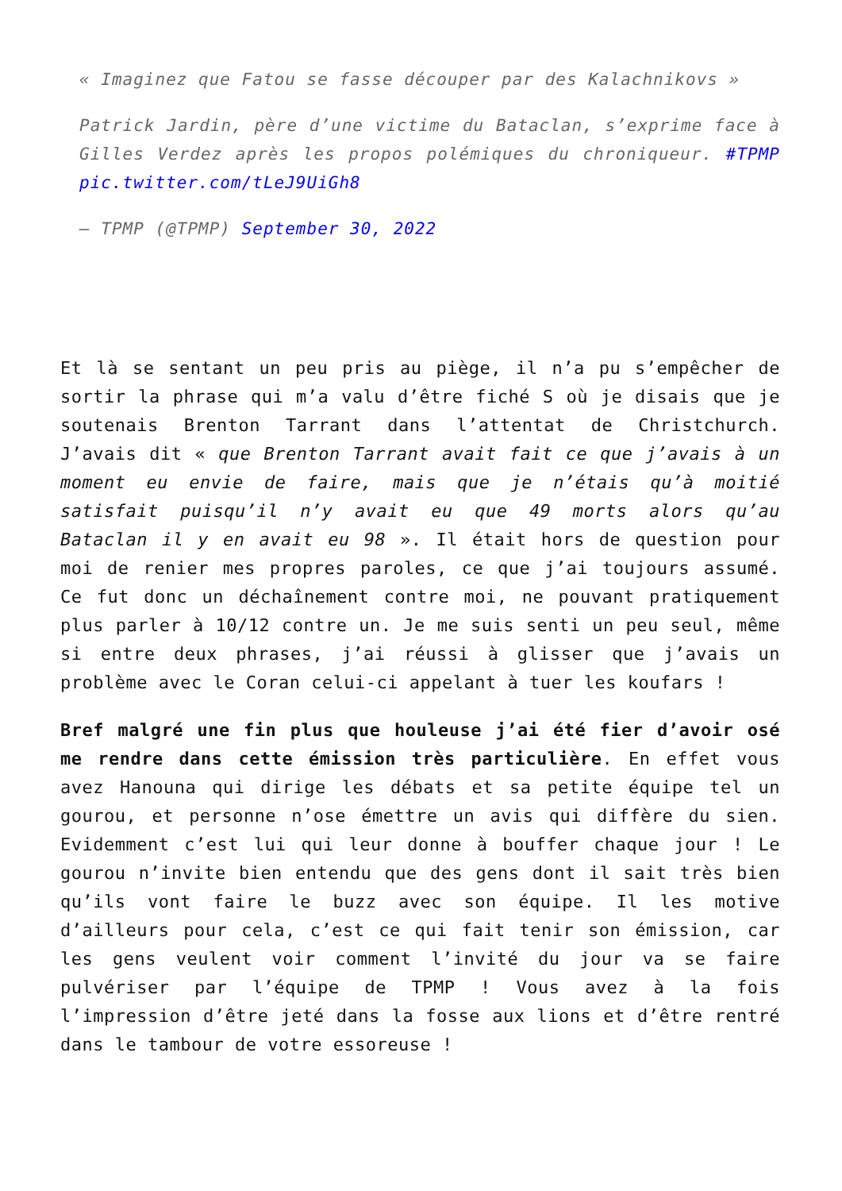« Imaginez que Fatou se fasse découper par des Kalachnikovs »
Patrick Jardin, père d’une victime du Bataclan, s’exprime face à Gilles Verdez après les propos polémiques du chroniqueur. #TPMP pic.twitter.com/tLeJ9UiGh8
— TPMP (@TPMP) September 30, 2022
Et là se sentant un peu pris au piège, il n’a pu s’empêcher de sortir la phrase qui m’a valu d’être fiché S où je disais que je soutenais Brenton Tarrant dans l’attentat de Christchurch. J’avais dit « que Brenton Tarrant avait fait ce que j’avais à un moment eu envie de faire, mais que je n’étais qu’à moitié satisfait puisqu’il n’y avait eu que 49 morts alors qu’au Bataclan il y en avait eu 98 ». Il était hors de question pour moi de renier mes propres paroles, ce que j’ai toujours assumé. Ce fut donc un déchaînement contre moi, ne pouvant pratiquement plus parler à 10/12 contre un. Je me suis senti un peu seul, même si entre deux phrases, j’ai réussi à glisser que j’avais un problème avec le Coran celui-ci appelant à tuer les koufars !
Bref malgré une fin plus que houleuse j’ai été fier d’avoir osé me rendre dans cette émission très particulière. En effet vous avez Hanouna qui dirige les débats et sa petite équipe tel un gourou, et personne n’ose émettre un avis qui diffère du sien. Evidemment c’est lui qui leur donne à bouffer chaque jour ! Le gourou n’invite bien entendu que des gens dont il sait très bien qu’ils vont faire le buzz avec son équipe. Il les motive d’ailleurs pour cela, c’est ce qui fait tenir son émission, car les gens veulent voir comment l’invité du jour va se faire pulvériser par l’équipe de TPMP ! Vous avez à la fois l’impression d’être jeté dans la fosse aux lions et d’être rentré dans le tambour de votre essoreuse !